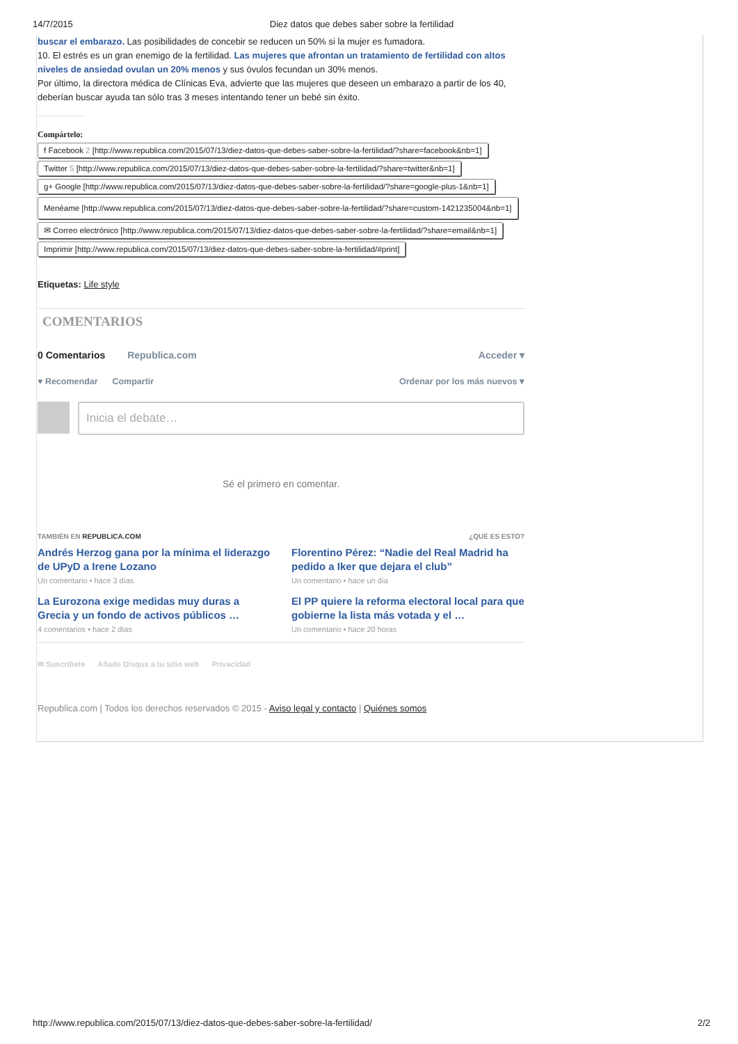14/7/2015 Diez datos que debes saber sobre la fertilidad
buscar el embarazo. Las posibilidades de concebir se reducen un 50% si la mujer es fumadora.
10. El estrés es un gran enemigo de la fertilidad. Las mujeres que afrontan un tratamiento de fertilidad con altos niveles de ansiedad ovulan un 20% menos y sus óvulos fecundan un 30% menos.
Por último, la directora médica de Clínicas Eva, advierte que las mujeres que deseen un embarazo a partir de los 40, deberían buscar ayuda tan sólo tras 3 meses intentando tener un bebé sin éxito.
Compártelo:
f Facebook 2 [http://www.republica.com/2015/07/13/diez-datos-que-debes-saber-sobre-la-fertilidad/?share=facebook&nb=1]
Twitter 5 [http://www.republica.com/2015/07/13/diez-datos-que-debes-saber-sobre-la-fertilidad/?share=twitter&nb=1]
g+ Google [http://www.republica.com/2015/07/13/diez-datos-que-debes-saber-sobre-la-fertilidad/?share=google-plus-1&nb=1]
Menéame [http://www.republica.com/2015/07/13/diez-datos-que-debes-saber-sobre-la-fertilidad/?share=custom-1421235004&nb=1]
✉ Correo electrónico [http://www.republica.com/2015/07/13/diez-datos-que-debes-saber-sobre-la-fertilidad/?share=email&nb=1]
Imprimir [http://www.republica.com/2015/07/13/diez-datos-que-debes-saber-sobre-la-fertilidad/#print]
Etiquetas: Life style
COMENTARIOS
0 Comentarios Republica.com Acceder ▾
♥ Recomendar Compartir Ordenar por los más nuevos ▾
Inicia el debate…
Sé el primero en comentar.
TAMBIÉN EN REPUBLICA.COM ¿QUÉ ES ESTO?
Andrés Herzog gana por la mínima el liderazgo de UPyD a Irene Lozano
Un comentario • hace 3 días
Florentino Pérez: “Nadie del Real Madrid ha pedido a Iker que dejara el club”
Un comentario • hace un día
La Eurozona exige medidas muy duras a Grecia y un fondo de activos públicos …
4 comentarios • hace 2 días
El PP quiere la reforma electoral local para que gobierne la lista más votada y el …
Un comentario • hace 20 horas
✉ Suscríbete Añade Disqus a tu sitio web Privacidad
Republica.com | Todos los derechos reservados © 2015 - Aviso legal y contacto | Quiénes somos
http://www.republica.com/2015/07/13/diez-datos-que-debes-saber-sobre-la-fertilidad/ 2/2